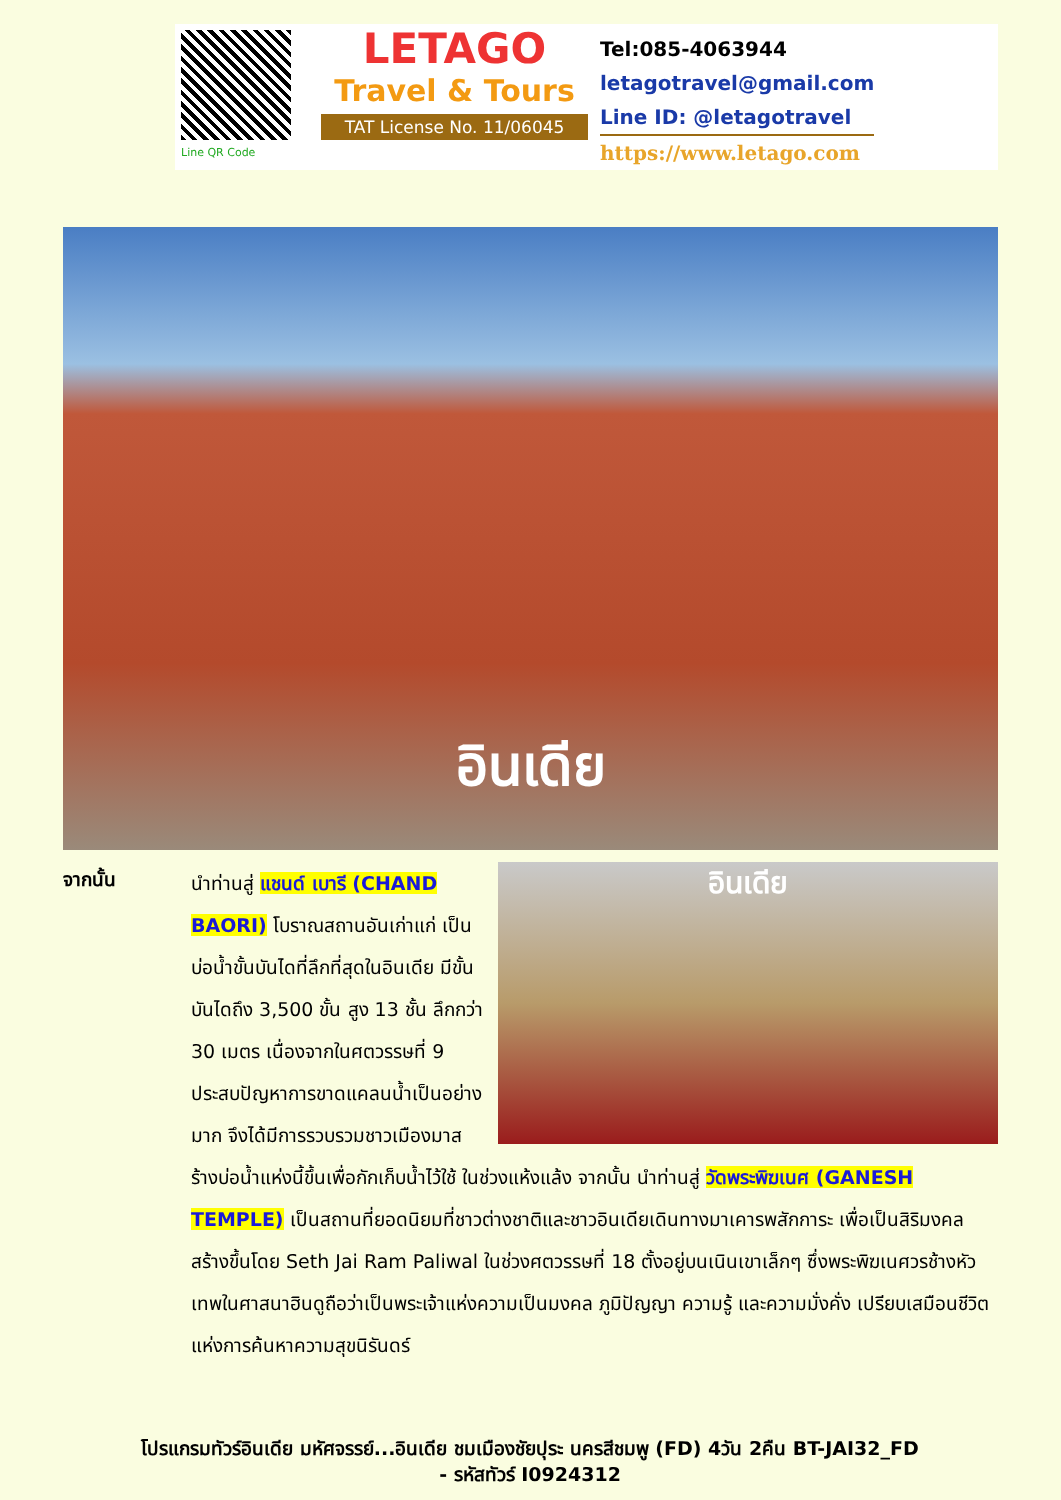Line QR Code
LETAGO
Travel & Tours
TAT License No. 11/06045
Tel:085-4063944
letagotravel@gmail.com
Line ID: @letagotravel
https://www.letago.com
อินเดีย
จากนั้น
อินเดีย
นำท่านสู่ แชนด์ เบารี (CHAND BAORI) โบราณสถานอันเก่าแก่ เป็นบ่อน้ำขั้นบันไดที่ลึกที่สุดในอินเดีย มีขั้นบันไดถึง 3,500 ขั้น สูง 13 ชั้น ลึกกว่า 30 เมตร เนื่องจากในศตวรรษที่ 9 ประสบปัญหาการขาดแคลนน้ำเป็นอย่างมาก จึงได้มีการรวบรวมชาวเมืองมาสร้างบ่อน้ำแห่งนี้ขึ้นเพื่อกักเก็บน้ำไว้ใช้ ในช่วงแห้งแล้ง จากนั้น นำท่านสู่ วัดพระพิฆเนศ (GANESH TEMPLE) เป็นสถานที่ยอดนิยมที่ชาวต่างชาติและชาวอินเดียเดินทางมาเคารพสักการะ เพื่อเป็นสิริมงคล สร้างขึ้นโดย Seth Jai Ram Paliwal ในช่วงศตวรรษที่ 18 ตั้งอยู่บนเนินเขาเล็กๆ ซึ่งพระพิฆเนศวรช้างหัวเทพในศาสนาฮินดูถือว่าเป็นพระเจ้าแห่งความเป็นมงคล ภูมิปัญญา ความรู้ และความมั่งคั่ง เปรียบเสมือนชีวิตแห่งการค้นหาความสุขนิรันดร์
โปรแกรมทัวร์อินเดีย มหัศจรรย์...อินเดีย ชมเมืองชัยปุระ นครสีชมพู (FD) 4วัน 2คืน BT-JAI32_FD
- รหัสทัวร์ I0924312